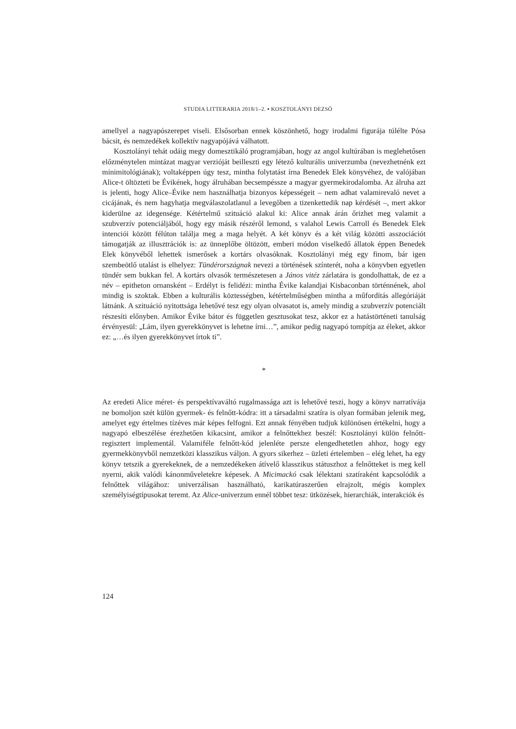STUDIA LITTERARIA 2018/1–2. ▪ KOSZTOLÁNYI DEZSŐ
amellyel a nagyapószerepet viseli. Elsősorban ennek köszönhető, hogy irodalmi figurája túlélte Pósa bácsit, és nemzedékek kollektív nagyapójává válhatott.
Kosztolányi tehát odáig megy domesztikáló programjában, hogy az angol kultúrában is meglehetősen előzménytelen mintázat magyar verzióját beilleszti egy létező kulturális univerzumba (nevezhetnénk ezt minimitológiának); voltaképpen úgy tesz, mintha folytatást írna Benedek Elek könyvéhez, de valójában Alice-t öltözteti be Évikének, hogy álruhában becsempéssze a magyar gyermekirodalomba. Az álruha azt is jelenti, hogy Alice–Évike nem használhatja bizonyos képességeit – nem adhat valamirevaló nevet a cicájának, és nem hagyhatja megválaszolatlanul a levegőben a tizenkettedik nap kérdését –, mert akkor kiderülne az idegensége. Kétértelmű szituáció alakul ki: Alice annak árán őrizhet meg valamit a szubverzív potenciáljából, hogy egy másik részéről lemond, s valahol Lewis Carroll és Benedek Elek intenciói között félúton találja meg a maga helyét. A két könyv és a két világ közötti asszociációt támogatják az illusztrációk is: az ünneplőbe öltözött, emberi módon viselkedő állatok éppen Benedek Elek könyvéből lehettek ismerősek a kortárs olvasóknak. Kosztolányi még egy finom, bár igen szembeötlő utalást is elhelyez: Tündérországnak nevezi a történések színterét, noha a könyvben egyetlen tündér sem bukkan fel. A kortárs olvasók természetesen a János vitéz zárlatára is gondolhattak, de ez a név – epitheton ornansként – Erdélyt is felidézi: mintha Évike kalandjai Kisbaconban történnének, ahol mindig is szoktak. Ebben a kulturális köztességben, kétértelműségben mintha a műfordítás allegóriáját látnánk. A szituáció nyitottsága lehetővé tesz egy olyan olvasatot is, amely mindig a szubverzív potenciált részesíti előnyben. Amikor Évike bátor és független gesztusokat tesz, akkor ez a hatástörténeti tanulság érvényesül: „Lám, ilyen gyerekkönyvet is lehetne írni…”, amikor pedig nagyapó tompítja az éleket, akkor ez: „…és ilyen gyerekkönyvet írtok ti”.
*
Az eredeti Alice méret- és perspektívaváltó rugalmassága azt is lehetővé teszi, hogy a könyv narratívája ne bomoljon szét külön gyermek- és felnőtt-kódra: itt a társadalmi szatíra is olyan formában jelenik meg, amelyet egy értelmes tízéves már képes felfogni. Ezt annak fényében tudjuk különösen értékelni, hogy a nagyapó elbeszélése érezhetően kikacsint, amikor a felnőttekhez beszél: Kosztolányi külön felnőtt-regisztert implementál. Valamiféle felnőtt-kód jelenléte persze elengedhetetlen ahhoz, hogy egy gyermekkönyvből nemzetközi klasszikus váljon. A gyors sikerhez – üzleti értelemben – elég lehet, ha egy könyv tetszik a gyerekeknek, de a nemzedékeken átívelő klasszikus státuszhoz a felnőtteket is meg kell nyerni, akik valódi kánonműveletekre képesek. A Micimackó csak lélektani szatíraként kapcsolódik a felnőttek világához: univerzálisan használható, karikatúraszerűen elrajzolt, mégis komplex személyiségtípusokat teremt. Az Alice-univerzum ennél többet tesz: ütközések, hierarchiák, interakciók és
124